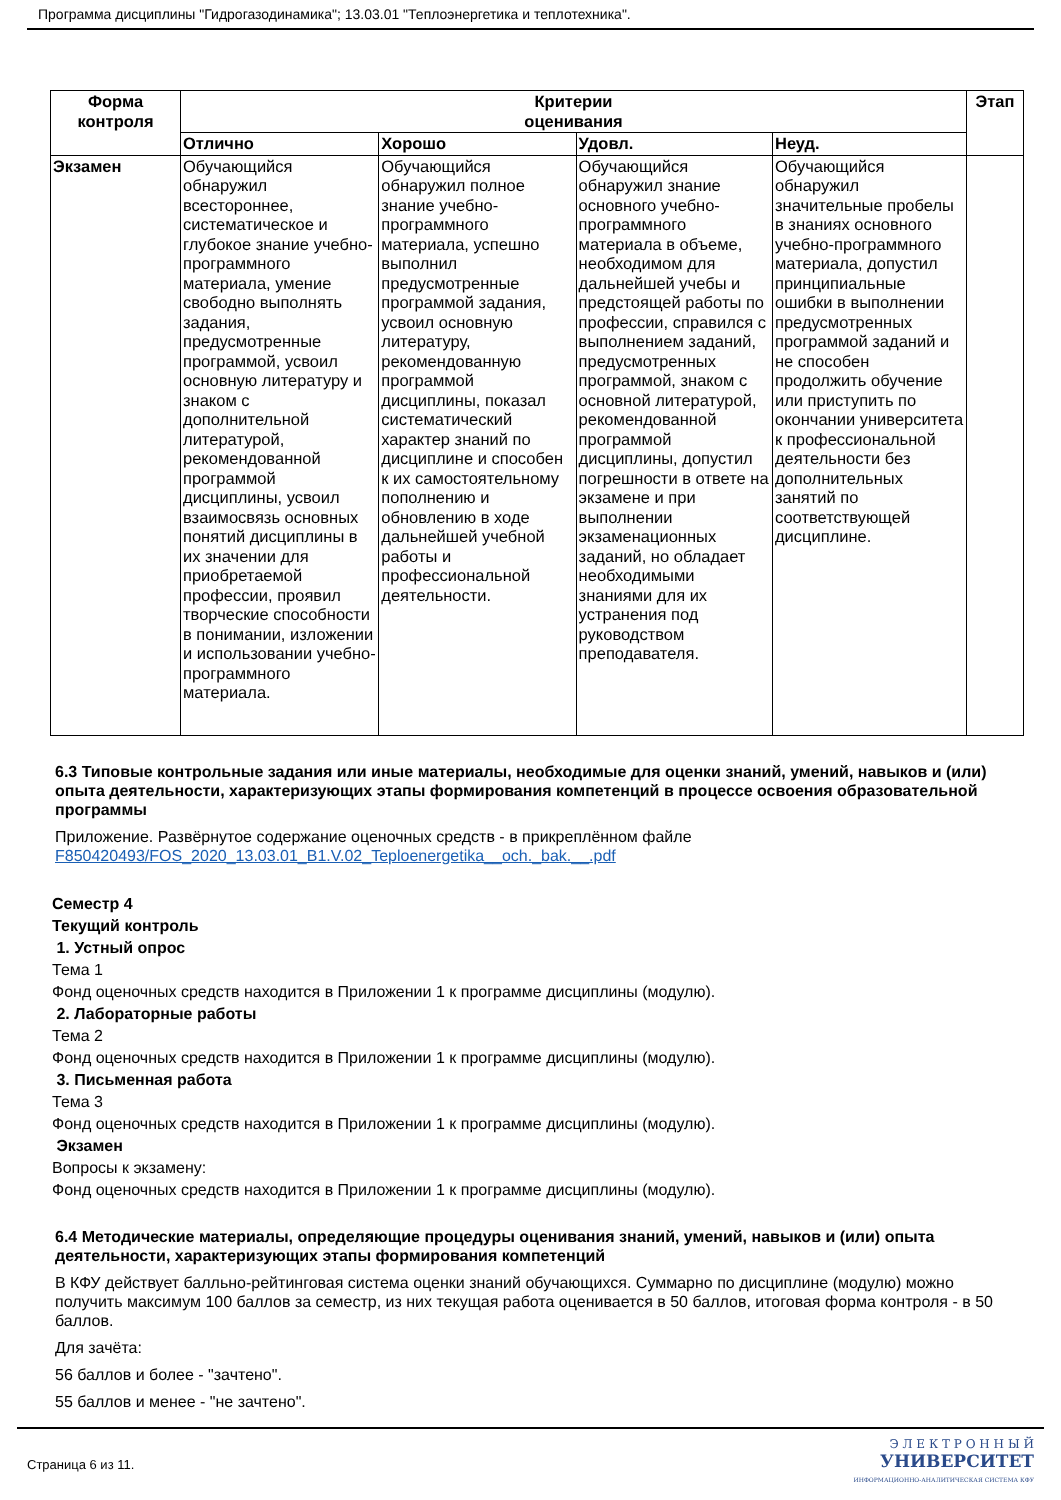Программа дисциплины "Гидрогазодинамика"; 13.03.01 "Теплоэнергетика и теплотехника".
| Форма контроля | Критерии оценивания | | | | Этап |
| --- | --- | --- | --- | --- | --- |
| | Отлично | Хорошо | Удовл. | Неуд. | |
| Экзамен | Обучающийся обнаружил всестороннее, систематическое и глубокое знание учебно-программного материала, умение свободно выполнять задания, предусмотренные программой, усвоил основную литературу и знаком с дополнительной литературой, рекомендованной программой дисциплины, усвоил взаимосвязь основных понятий дисциплины в их значении для приобретаемой профессии, проявил творческие способности в понимании, изложении и использовании учебно-программного материала. | Обучающийся обнаружил полное знание учебно-программного материала, успешно выполнил предусмотренные программой задания, усвоил основную литературу, рекомендованную программой дисциплины, показал систематический характер знаний по дисциплине и способен к их самостоятельному пополнению и обновлению в ходе дальнейшей учебной работы и профессиональной деятельности. | Обучающийся обнаружил знание основного учебно-программного материала в объеме, необходимом для дальнейшей учебы и предстоящей работы по профессии, справился с выполнением заданий, предусмотренных программой, знаком с основной литературой, рекомендованной программой дисциплины, допустил погрешности в ответе на экзамене и при выполнении экзаменационных заданий, но обладает необходимыми знаниями для их устранения под руководством преподавателя. | Обучающийся обнаружил значительные пробелы в знаниях основного учебно-программного материала, допустил принципиальные ошибки в выполнении предусмотренных программой заданий и не способен продолжить обучение или приступить по окончании университета к профессиональной деятельности без дополнительных занятий по соответствующей дисциплине. | |
6.3 Типовые контрольные задания или иные материалы, необходимые для оценки знаний, умений, навыков и (или) опыта деятельности, характеризующих этапы формирования компетенций в процессе освоения образовательной программы
Приложение. Развёрнутое содержание оценочных средств - в прикреплённом файле
F850420493/FOS_2020_13.03.01_B1.V.02_Teploenergetika__och._bak.__.pdf
Семестр 4
Текущий контроль
1. Устный опрос
Тема 1
Фонд оценочных средств находится в Приложении 1 к программе дисциплины (модулю).
2. Лабораторные работы
Тема 2
Фонд оценочных средств находится в Приложении 1 к программе дисциплины (модулю).
3. Письменная работа
Тема 3
Фонд оценочных средств находится в Приложении 1 к программе дисциплины (модулю).
Экзамен
Вопросы к экзамену:
Фонд оценочных средств находится в Приложении 1 к программе дисциплины (модулю).
6.4 Методические материалы, определяющие процедуры оценивания знаний, умений, навыков и (или) опыта деятельности, характеризующих этапы формирования компетенций
В КФУ действует балльно-рейтинговая система оценки знаний обучающихся. Суммарно по дисциплине (модулю) можно получить максимум 100 баллов за семестр, из них текущая работа оценивается в 50 баллов, итоговая форма контроля - в 50 баллов.
Для зачёта:
56 баллов и более - "зачтено".
55 баллов и менее - "не зачтено".
Страница 6 из 11.
Э Л Е К Т Р О Н Н Ы Й
УНИВЕРСИТЕТ
ИНФОРМАЦИОННО-АНАЛИТИЧЕСКАЯ СИСТЕМА КФУ